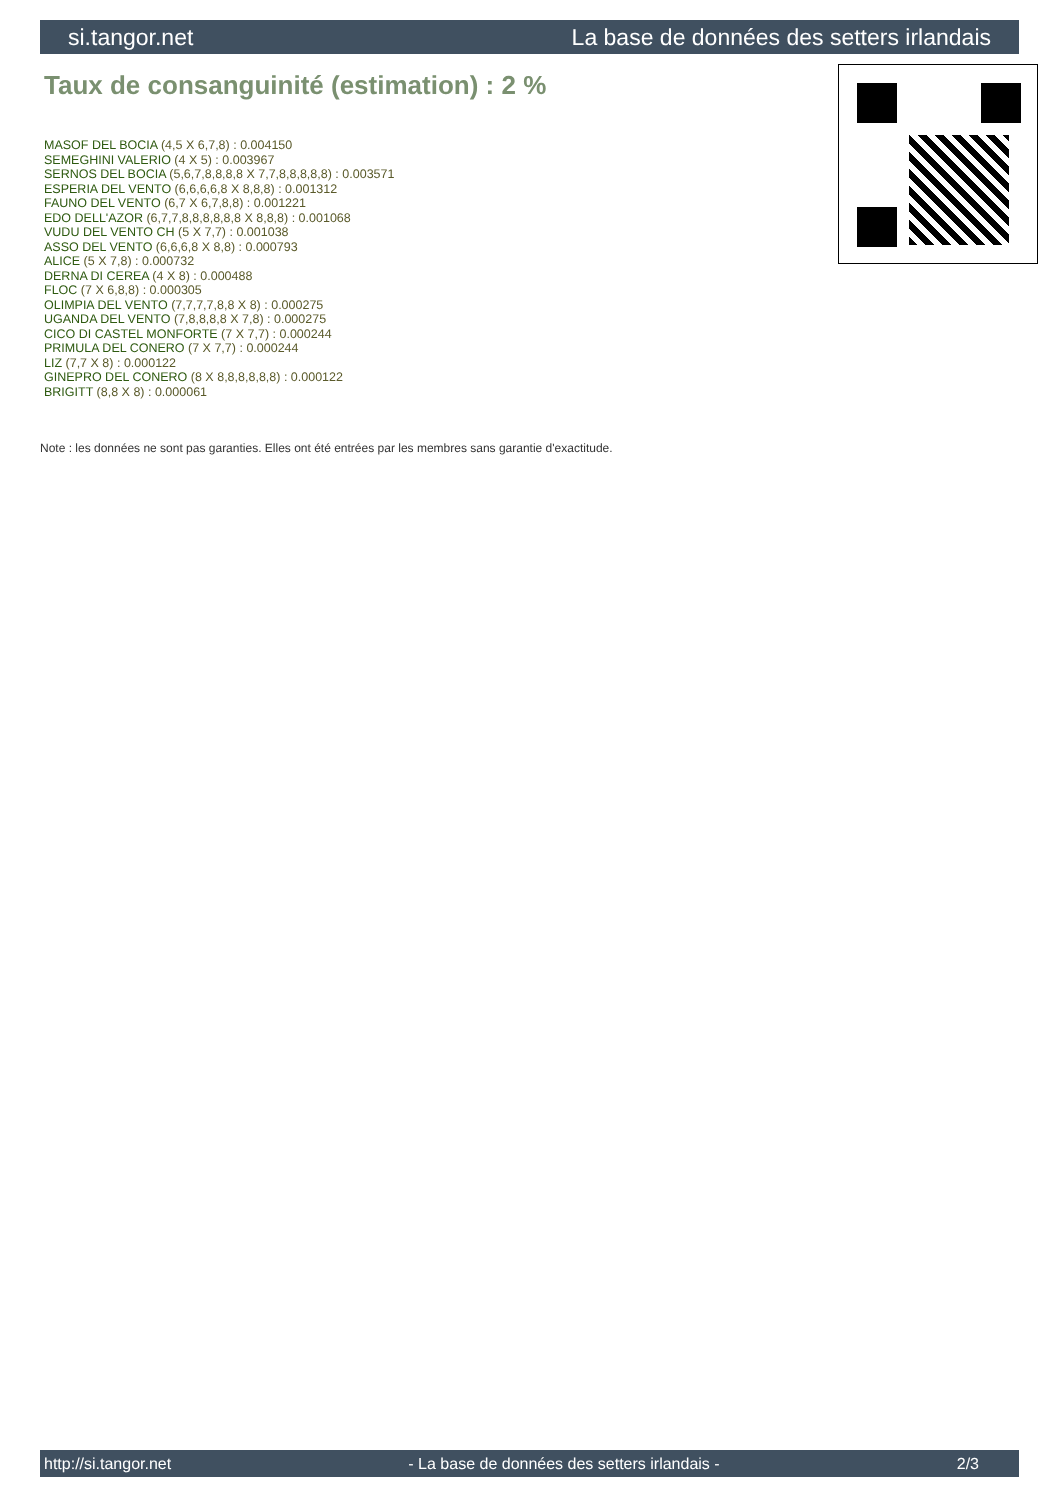si.tangor.net La base de données des setters irlandais
Taux de consanguinité (estimation) : 2 %
MASOF DEL BOCIA (4,5 X 6,7,8) : 0.004150
SEMEGHINI VALERIO (4 X 5) : 0.003967
SERNOS DEL BOCIA (5,6,7,8,8,8,8 X 7,7,8,8,8,8,8) : 0.003571
ESPERIA DEL VENTO (6,6,6,6,8 X 8,8,8) : 0.001312
FAUNO DEL VENTO (6,7 X 6,7,8,8) : 0.001221
EDO DELL'AZOR (6,7,7,8,8,8,8,8,8 X 8,8,8) : 0.001068
VUDU DEL VENTO CH (5 X 7,7) : 0.001038
ASSO DEL VENTO (6,6,6,8 X 8,8) : 0.000793
ALICE (5 X 7,8) : 0.000732
DERNA DI CEREA (4 X 8) : 0.000488
FLOC (7 X 6,8,8) : 0.000305
OLIMPIA DEL VENTO (7,7,7,7,8,8 X 8) : 0.000275
UGANDA DEL VENTO (7,8,8,8,8 X 7,8) : 0.000275
CICO DI CASTEL MONFORTE (7 X 7,7) : 0.000244
PRIMULA DEL CONERO (7 X 7,7) : 0.000244
LIZ (7,7 X 8) : 0.000122
GINEPRO DEL CONERO (8 X 8,8,8,8,8,8) : 0.000122
BRIGITT (8,8 X 8) : 0.000061
Note : les données ne sont pas garanties. Elles ont été entrées par les membres sans garantie d'exactitude.
http://si.tangor.net - La base de données des setters irlandais - 2/3